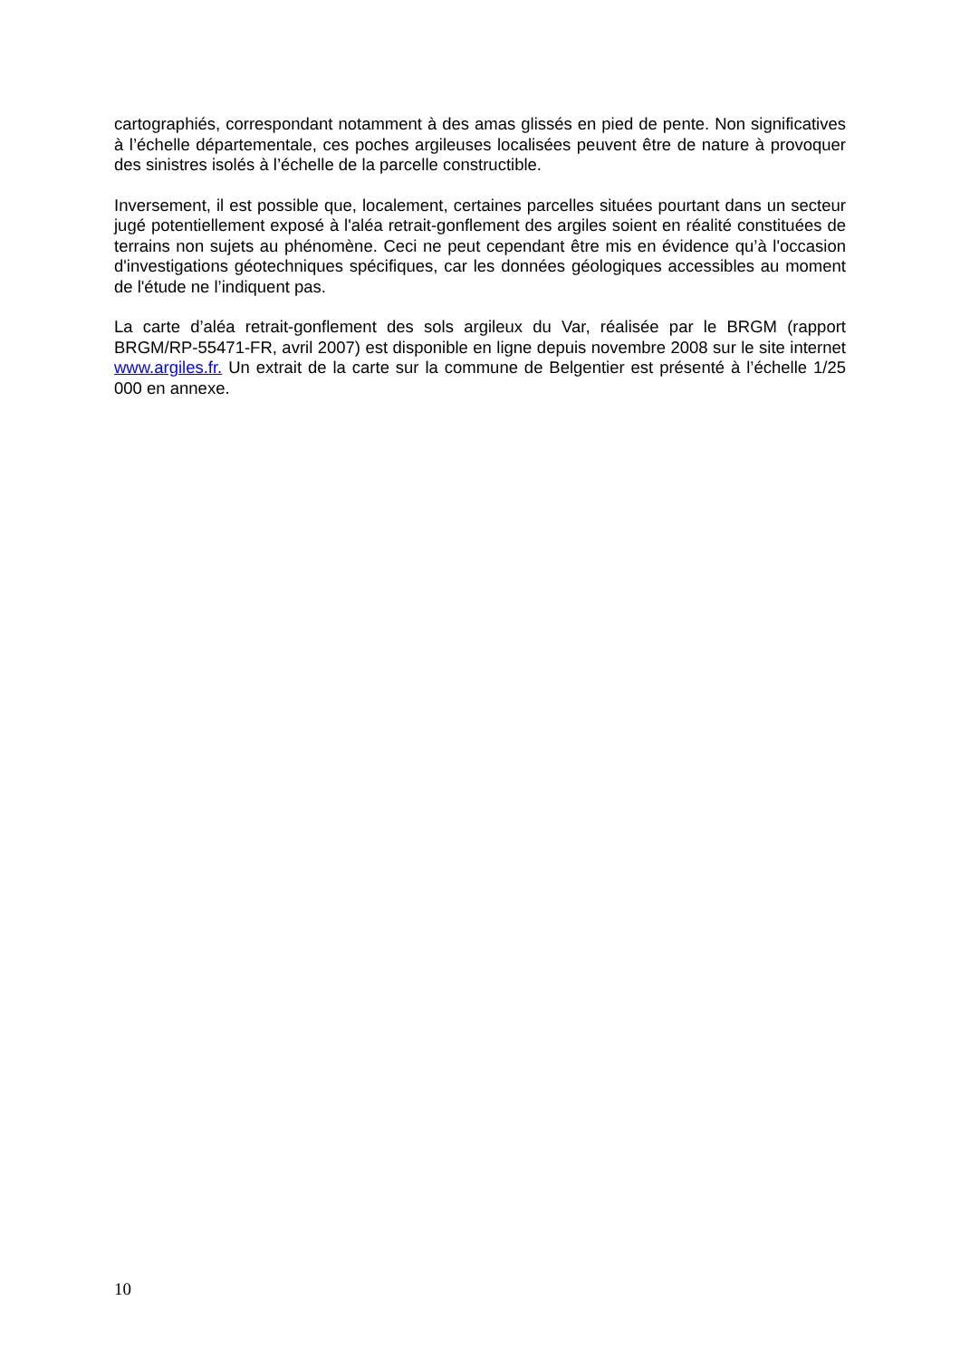cartographiés, correspondant notamment à des amas glissés en pied de pente. Non significatives à l’échelle départementale, ces poches argileuses localisées peuvent être de nature à provoquer des sinistres isolés à l’échelle de la parcelle constructible.
Inversement, il est possible que, localement, certaines parcelles situées pourtant dans un secteur jugé potentiellement exposé à l'aléa retrait-gonflement des argiles soient en réalité constituées de terrains non sujets au phénomène. Ceci ne peut cependant être mis en évidence qu’à l'occasion d'investigations géotechniques spécifiques, car les données géologiques accessibles au moment de l'étude ne l’indiquent pas.
La carte d’aléa retrait-gonflement des sols argileux du Var, réalisée par le BRGM (rapport BRGM/RP-55471-FR, avril 2007) est disponible en ligne depuis novembre 2008 sur le site internet www.argiles.fr. Un extrait de la carte sur la commune de Belgentier est présenté à l’échelle 1/25 000 en annexe.
10